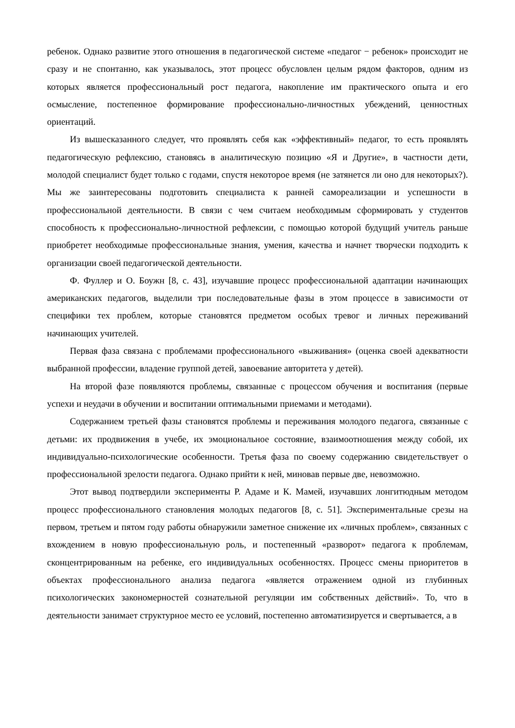ребенок. Однако развитие этого отношения в педагогической системе «педагог − ребенок» происходит не сразу и не спонтанно, как указывалось, этот процесс обусловлен целым рядом факторов, одним из которых является профессиональный рост педагога, накопление им практического опыта и его осмысление, постепенное формирование профессионально-личностных убеждений, ценностных ориентаций.
Из вышесказанного следует, что проявлять себя как «эффективный» педагог, то есть проявлять педагогическую рефлексию, становясь в аналитическую позицию «Я и Другие», в частности дети, молодой специалист будет только с годами, спустя некоторое время (не затянется ли оно для некоторых?). Мы же заинтересованы подготовить специалиста к ранней самореализации и успешности в профессиональной деятельности. В связи с чем считаем необходимым сформировать у студентов способность к профессионально-личностной рефлексии, с помощью которой будущий учитель раньше приобретет необходимые профессиональные знания, умения, качества и начнет творчески подходить к организации своей педагогической деятельности.
Ф. Фуллер и О. Боужн [8, с. 43], изучавшие процесс профессиональной адаптации начинающих американских педагогов, выделили три последовательные фазы в этом процессе в зависимости от специфики тех проблем, которые становятся предметом особых тревог и личных переживаний начинающих учителей.
Первая фаза связана с проблемами профессионального «выживания» (оценка своей адекватности выбранной профессии, владение группой детей, завоевание авторитета у детей).
На второй фазе появляются проблемы, связанные с процессом обучения и воспитания (первые успехи и неудачи в обучении и воспитании оптимальными приемами и методами).
Содержанием третьей фазы становятся проблемы и переживания молодого педагога, связанные с детьми: их продвижения в учебе, их эмоциональное состояние, взаимоотношения между собой, их индивидуально-психологические особенности. Третья фаза по своему содержанию свидетельствует о профессиональной зрелости педагога. Однако прийти к ней, миновав первые две, невозможно.
Этот вывод подтвердили эксперименты Р. Адаме и К. Мамей, изучавших лонгитюдным методом процесс профессионального становления молодых педагогов [8, с. 51]. Экспериментальные срезы на первом, третьем и пятом году работы обнаружили заметное снижение их «личных проблем», связанных с вхождением в новую профессиональную роль, и постепенный «разворот» педагога к проблемам, сконцентрированным на ребенке, его индивидуальных особенностях. Процесс смены приоритетов в объектах профессионального анализа педагога «является отражением одной из глубинных психологических закономерностей сознательной регуляции им собственных действий». То, что в деятельности занимает структурное место ее условий, постепенно автоматизируется и свертывается, а в